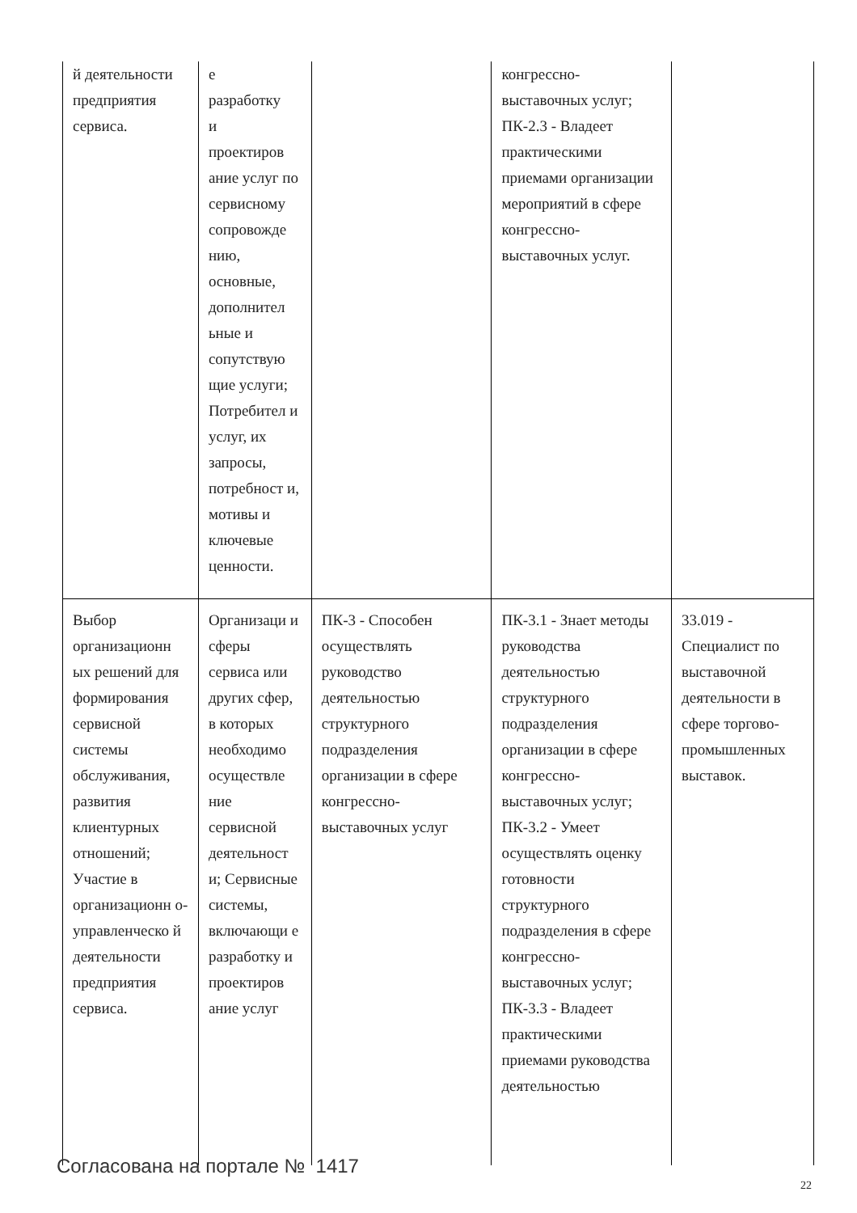| й деятельности предприятия сервиса. | е разработку и проектиров ание услуг по сервисному сопровожде нию, основные, дополнител ьные и сопутствую щие услуги; Потребител и услуг, их запросы, потребност и, мотивы и ключевые ценности. | | конгрессно-выставочных услуг; ПК-2.3 - Владеет практическими приемами организации мероприятий в сфере конгрессно-выставочных услуг. | |
| Выбор организационн ых решений для формирования сервисной системы обслуживания, развития клиентурных отношений; Участие в организационн о-управленческо й деятельности предприятия сервиса. | Организаци и сферы сервиса или других сфер, в которых необходимо осуществле ние сервисной деятельност и; Сервисные системы, включающи е разработку и проектиров ание услуг | ПК-3 - Способен осуществлять руководство деятельностью структурного подразделения организации в сфере конгрессно-выставочных услуг | ПК-3.1 - Знает методы руководства деятельностью структурного подразделения организации в сфере конгрессно-выставочных услуг; ПК-3.2 - Умеет осуществлять оценку готовности структурного подразделения в сфере конгрессно-выставочных услуг; ПК-3.3 - Владеет практическими приемами руководства деятельностью | 33.019 - Специалист по выставочной деятельности в сфере торгово-промышленных выставок. |
Согласована на портале № 1417
22